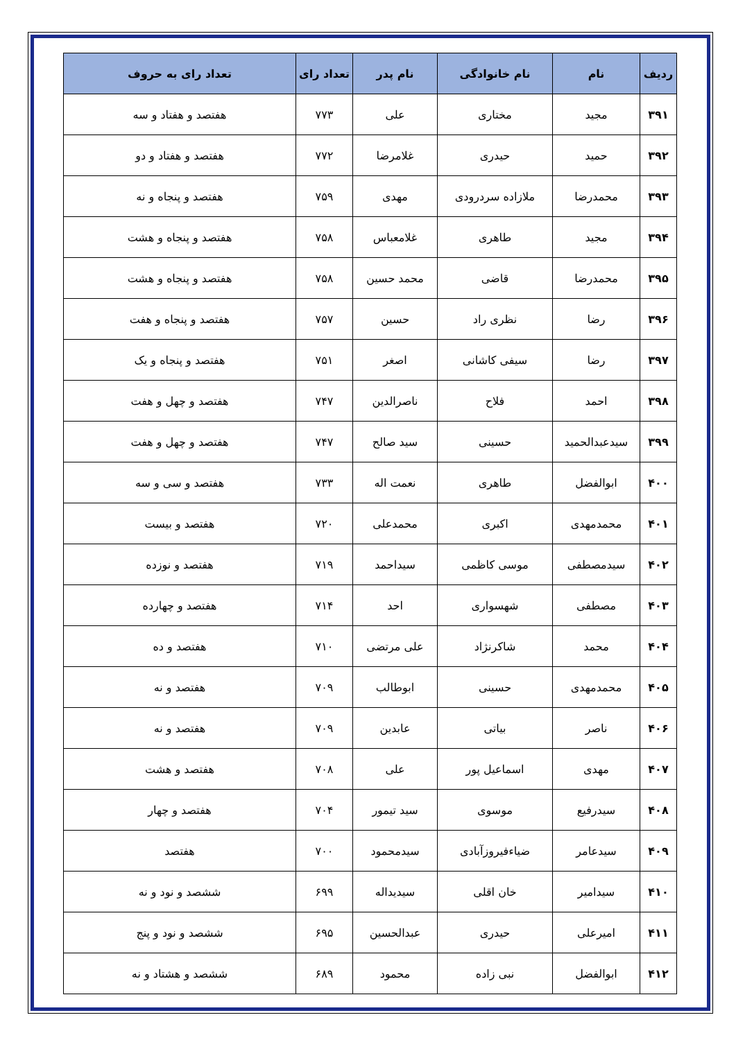| ردیف | نام | نام خانوادگی | نام پدر | تعداد رای | تعداد رای به حروف |
| --- | --- | --- | --- | --- | --- |
| ۳۹۱ | مجید | مختاری | علی | ۷۷۳ | هفتصد و هفتاد و سه |
| ۳۹۲ | حمید | حیدری | غلامرضا | ۷۷۲ | هفتصد و هفتاد و دو |
| ۳۹۳ | محمدرضا | ملازاده سردرودی | مهدی | ۷۵۹ | هفتصد و پنجاه و نه |
| ۳۹۴ | مجید | طاهری | غلامعباس | ۷۵۸ | هفتصد و پنجاه و هشت |
| ۳۹۵ | محمدرضا | قاضی | محمد حسین | ۷۵۸ | هفتصد و پنجاه و هشت |
| ۳۹۶ | رضا | نظری راد | حسین | ۷۵۷ | هفتصد و پنجاه و هفت |
| ۳۹۷ | رضا | سیفی کاشانی | اصغر | ۷۵۱ | هفتصد و پنجاه و یک |
| ۳۹۸ | احمد | فلاح | ناصرالدین | ۷۴۷ | هفتصد و چهل و هفت |
| ۳۹۹ | سیدعبدالحمید | حسینی | سید صالح | ۷۴۷ | هفتصد و چهل و هفت |
| ۴۰۰ | ابوالفضل | طاهری | نعمت اله | ۷۳۳ | هفتصد و سی و سه |
| ۴۰۱ | محمدمهدی | اکبری | محمدعلی | ۷۲۰ | هفتصد و بیست |
| ۴۰۲ | سیدمصطفی | موسی کاظمی | سیداحمد | ۷۱۹ | هفتصد و نوزده |
| ۴۰۳ | مصطفی | شهسواری | احد | ۷۱۴ | هفتصد و چهارده |
| ۴۰۴ | محمد | شاکرنژاد | علی مرتضی | ۷۱۰ | هفتصد و ده |
| ۴۰۵ | محمدمهدی | حسینی | ابوطالب | ۷۰۹ | هفتصد و نه |
| ۴۰۶ | ناصر | بیاتی | عابدین | ۷۰۹ | هفتصد و نه |
| ۴۰۷ | مهدی | اسماعیل پور | علی | ۷۰۸ | هفتصد و هشت |
| ۴۰۸ | سیدرفیع | موسوی | سید تیمور | ۷۰۴ | هفتصد و چهار |
| ۴۰۹ | سیدعامر | ضیاءفیروزآبادی | سیدمحمود | ۷۰۰ | هفتصد |
| ۴۱۰ | سیدامیر | خان اقلی | سیدیداله | ۶۹۹ | ششصد و نود و نه |
| ۴۱۱ | امیرعلی | حیدری | عبدالحسین | ۶۹۵ | ششصد و نود و پنج |
| ۴۱۲ | ابوالفضل | نبی زاده | محمود | ۶۸۹ | ششصد و هشتاد و نه |